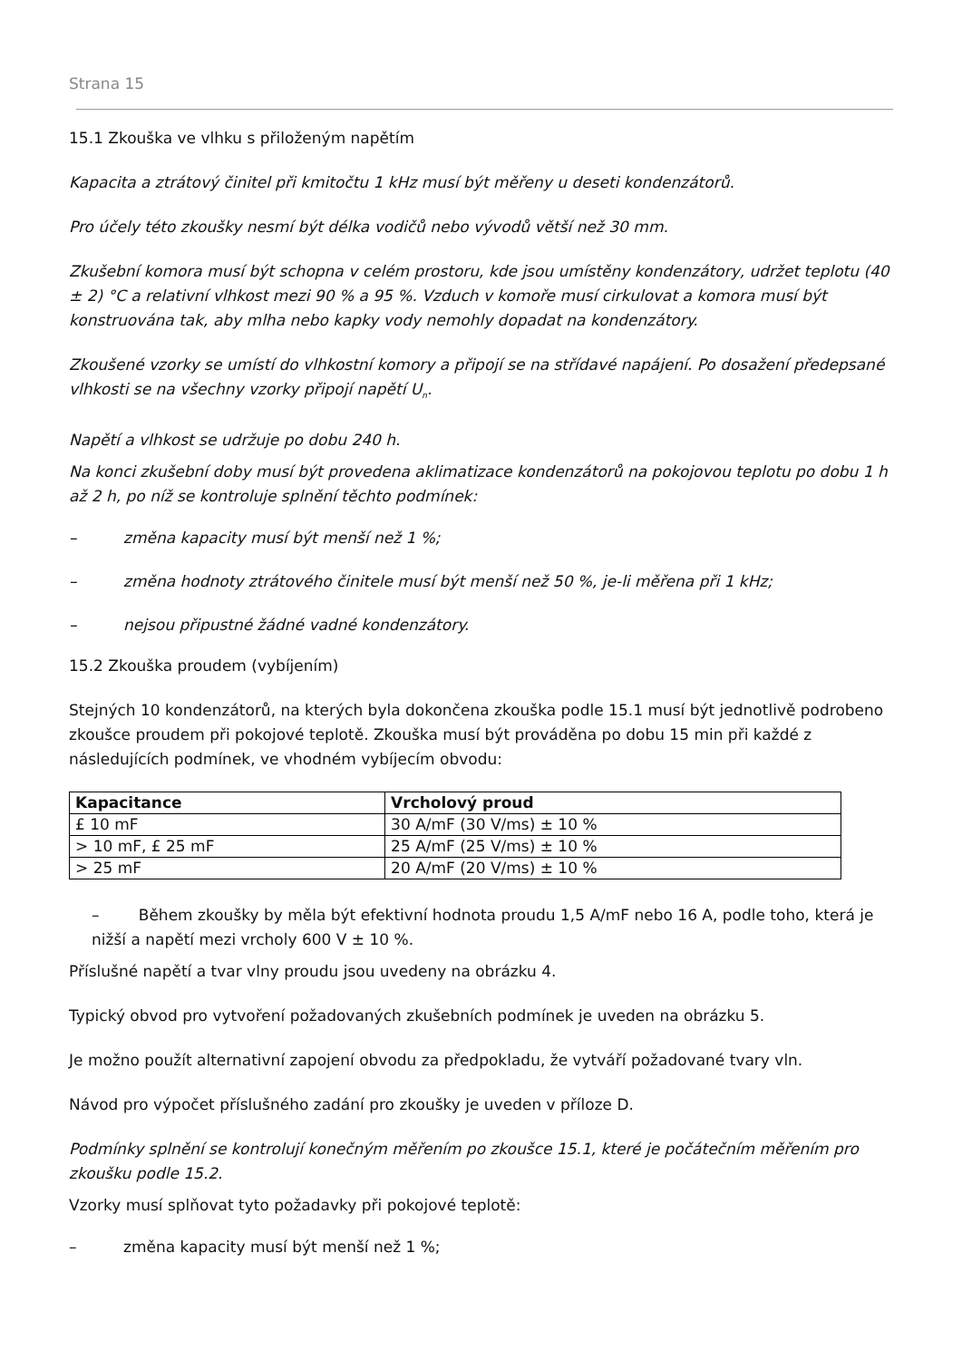Strana 15
15.1 Zkouška ve vlhku s přiloženým napětím
Kapacita a ztrátový činitel při kmitočtu 1 kHz musí být měřeny u deseti kondenzátorů.
Pro účely této zkoušky nesmí být délka vodičů nebo vývodů větší než 30 mm.
Zkušební komora musí být schopna v celém prostoru, kde jsou umístěny kondenzátory, udržet teplotu (40 ± 2) °C a relativní vlhkost mezi 90 % a 95 %. Vzduch v komoře musí cirkulovat a komora musí být konstruována tak, aby mlha nebo kapky vody nemohly dopadat na kondenzátory.
Zkoušené vzorky se umístí do vlhkostní komory a připojí se na střídavé napájení. Po dosažení předepsané vlhkosti se na všechny vzorky připojí napětí U<sub>n</sub>.
Napětí a vlhkost se udržuje po dobu 240 h.
Na konci zkušební doby musí být provedena aklimatizace kondenzátorů na pokojovou teplotu po dobu 1 h až 2 h, po níž se kontroluje splnění těchto podmínek:
– změna kapacity musí být menší než 1 %;
– změna hodnoty ztrátového činitele musí být menší než 50 %, je-li měřena při 1 kHz;
– nejsou připustné žádné vadné kondenzátory.
15.2 Zkouška proudem (vybíjením)
Stejných 10 kondenzátorů, na kterých byla dokončena zkouška podle 15.1 musí být jednotlivě podrobeno zkoušce proudem při pokojové teplotě. Zkouška musí být prováděna po dobu 15 min při každé z následujících podmínek, ve vhodném vybíjecím obvodu:
| Kapacitance | Vrcholový proud |
| --- | --- |
| £ 10 mF | 30 A/mF (30 V/ms) ± 10 % |
| > 10 mF, £ 25 mF | 25 A/mF (25 V/ms) ± 10 % |
| > 25 mF | 20 A/mF (20 V/ms) ± 10 % |
– Během zkoušky by měla být efektivní hodnota proudu 1,5 A/mF nebo 16 A, podle toho, která je nižší a napětí mezi vrcholy 600 V ± 10 %.
Příslušné napětí a tvar vlny proudu jsou uvedeny na obrázku 4.
Typický obvod pro vytvoření požadovaných zkušebních podmínek je uveden na obrázku 5.
Je možno použít alternativní zapojení obvodu za předpokladu, že vytváří požadované tvary vln.
Návod pro výpočet příslušného zadání pro zkoušky je uveden v příloze D.
Podmínky splnění se kontrolují konečným měřením po zkoušce 15.1, které je počátečním měřením pro zkoušku podle 15.2.
Vzorky musí splňovat tyto požadavky při pokojové teplotě:
– změna kapacity musí být menší než 1 %;